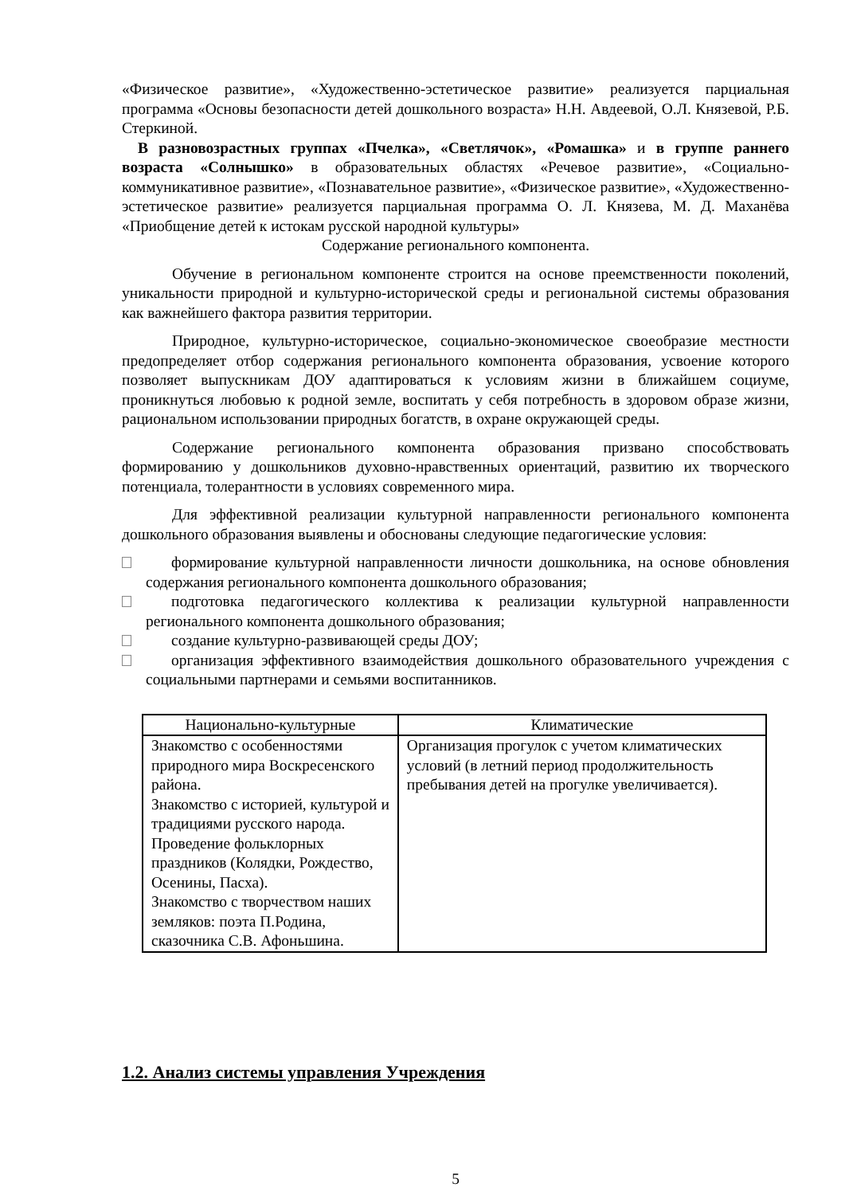«Физическое развитие», «Художественно-эстетическое развитие» реализуется парциальная программа «Основы безопасности детей дошкольного возраста» Н.Н. Авдеевой, О.Л. Князевой, Р.Б. Стеркиной.
В разновозрастных группах «Пчелка», «Светлячок», «Ромашка» и в группе раннего возраста «Солнышко» в образовательных областях «Речевое развитие», «Социально-коммуникативное развитие», «Познавательное развитие», «Физическое развитие», «Художественно-эстетическое развитие» реализуется парциальная программа О. Л. Князева, М. Д. Маханёва «Приобщение детей к истокам русской народной культуры»
Содержание регионального компонента.
Обучение в региональном компоненте строится на основе преемственности поколений, уникальности природной и культурно-исторической среды и региональной системы образования как важнейшего фактора развития территории.
Природное, культурно-историческое, социально-экономическое своеобразие местности предопределяет отбор содержания регионального компонента образования, усвоение которого позволяет выпускникам ДОУ адаптироваться к условиям жизни в ближайшем социуме, проникнуться любовью к родной земле, воспитать у себя потребность в здоровом образе жизни, рациональном использовании природных богатств, в охране окружающей среды.
Содержание регионального компонента образования призвано способствовать формированию у дошкольников духовно-нравственных ориентаций, развитию их творческого потенциала, толерантности в условиях современного мира.
Для эффективной реализации культурной направленности регионального компонента дошкольного образования выявлены и обоснованы следующие педагогические условия:
формирование культурной направленности личности дошкольника, на основе обновления содержания регионального компонента дошкольного образования;
подготовка педагогического коллектива к реализации культурной направленности регионального компонента дошкольного образования;
создание культурно-развивающей среды ДОУ;
организация эффективного взаимодействия дошкольного образовательного учреждения с социальными партнерами и семьями воспитанников.
| Национально-культурные | Климатические |
| --- | --- |
| Знакомство с особенностями природного мира Воскресенского района. Знакомство с историей, культурой и традициями русского народа. Проведение фольклорных праздников (Колядки, Рождество, Осенины, Пасха). Знакомство с творчеством наших земляков: поэта П.Родина, сказочника С.В. Афоньшина. | Организация прогулок с учетом климатических условий (в летний период продолжительность пребывания детей на прогулке увеличивается). |
1.2. Анализ системы управления Учреждения
5